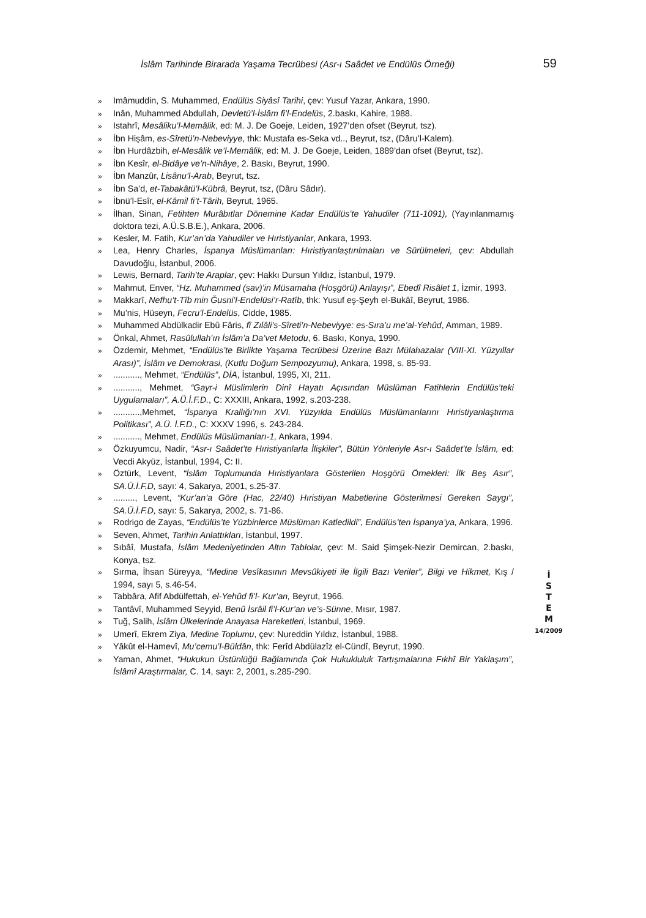İslâm Tarihinde Birarada Yaşama Tecrübesi (Asr-ı Saâdet ve Endülüs Örneği) 59
» Imâmuddin, S. Muhammed, Endülüs Siyâsî Tarihi, çev: Yusuf Yazar, Ankara, 1990.
» Inân, Muhammed Abdullah, Devletü’l-İslâm fi’l-Endelüs, 2.baskı, Kahire, 1988.
» Istahrî, Mesâliku’l-Memâlik, ed: M. J. De Goeje, Leiden, 1927’den ofset (Beyrut, tsz).
» İbn Hişâm, es-Sîretü’n-Nebeviyye, thk: Mustafa es-Seka vd.., Beyrut, tsz, (Dâru’l-Kalem).
» İbn Hurdâzbih, el-Mesâlik ve’l-Memâlik, ed: M. J. De Goeje, Leiden, 1889’dan ofset (Beyrut, tsz).
» İbn Kesîr, el-Bidâye ve’n-Nihâye, 2. Baskı, Beyrut, 1990.
» İbn Manzûr, Lisânu’l-Arab, Beyrut, tsz.
» İbn Sa’d, et-Tabakâtü’l-Kübrâ, Beyrut, tsz, (Dâru Sâdır).
» İbnü’l-Esîr, el-Kâmil fi’t-Târih, Beyrut, 1965.
» İlhan, Sinan, Fetihten Murâbıtlar Dönemine Kadar Endülüs’te Yahudiler (711-1091), (Yayınlanmamış doktora tezi, A.Ü.S.B.E.), Ankara, 2006.
» Kesler, M. Fatih, Kur’an’da Yahudiler ve Hıristiyanlar, Ankara, 1993.
» Lea, Henry Charles, İspanya Müslümanları: Hıristiyanlaştırılmaları ve Sürülmeleri, çev: Abdullah Davudoğlu, İstanbul, 2006.
» Lewis, Bernard, Tarih’te Araplar, çev: Hakkı Dursun Yıldız, İstanbul, 1979.
» Mahmut, Enver, “Hz. Muhammed (sav)’in Müsamaha (Hoşgörü) Anlayışı”, Ebedî Risâlet 1, İzmir, 1993.
» Makkarî, Nefhu’t-Tîb min Ğusni’l-Endelüsi’r-Ratîb, thk: Yusuf eş-Şeyh el-Bukâî, Beyrut, 1986.
» Mu’nis, Hüseyn, Fecru’l-Endelüs, Cidde, 1985.
» Muhammed Abdülkadir Ebû Fâris, fî Zılâli’s-Sîreti’n-Nebeviyye: es-Sıra’u me’al-Yehûd, Amman, 1989.
» Önkal, Ahmet, Rasûlullah’ın İslâm’a Da’vet Metodu, 6. Baskı, Konya, 1990.
» Özdemir, Mehmet, “Endülüs’te Birlikte Yaşama Tecrübesi Üzerine Bazı Mülahazalar (VIII-XI. Yüzyıllar Arası)”, İslâm ve Demokrasi, (Kutlu Doğum Sempozyumu), Ankara, 1998, s. 85-93.
»..........., Mehmet, “Endülüs”, DİA, İstanbul, 1995, XI, 211.
»..........., Mehmet, “Gayr-i Müslimlerin Dinî Hayatı Açısından Müslüman Fatihlerin Endülüs’teki Uygulamaları”, A.Ü.İ.F.D., C: XXXIII, Ankara, 1992, s.203-238.
»...........,Mehmet, “İspanya Krallığı’nın XVI. Yüzyılda Endülüs Müslümanlarını Hıristiyanlaştırma Politikası”, A.Ü. İ.F.D., C: XXXV 1996, s. 243-284.
»..........., Mehmet, Endülüs Müslümanları-1, Ankara, 1994.
» Özkuyumcu, Nadir, “Asr-ı Saâdet’te Hıristiyanlarla İlişkiler”, Bütün Yönleriyle Asr-ı Saâdet’te İslâm, ed: Vecdi Akyüz, İstanbul, 1994, C: II.
» Öztürk, Levent, “İslâm Toplumunda Hıristiyanlara Gösterilen Hoşgörü Örnekleri: İlk Beş Asır”, SA.Ü.İ.F.D, sayı: 4, Sakarya, 2001, s.25-37.
»........., Levent, “Kur’an’a Göre (Hac, 22/40) Hıristiyan Mabetlerine Gösterilmesi Gereken Saygı”, SA.Ü.İ.F.D, sayı: 5, Sakarya, 2002, s. 71-86.
» Rodrigo de Zayas, “Endülüs’te Yüzbinlerce Müslüman Katledildi”, Endülüs’ten İspanya’ya, Ankara, 1996.
» Seven, Ahmet, Tarihin Anlattıkları, İstanbul, 1997.
» Sıbâî, Mustafa, İslâm Medeniyetinden Altın Tablolar, çev: M. Said Şimşek-Nezir Demircan, 2.baskı, Konya, tsz.
» Sırma, İhsan Süreyya, “Medine Vesîkasının Mevsûkiyeti ile İlgili Bazı Veriler”, Bilgi ve Hikmet, Kış / 1994, sayı 5, s.46-54.
» Tabbâra, Afif Abdülfettah, el-Yehûd fi’l- Kur’an, Beyrut, 1966.
» Tantâvî, Muhammed Seyyid, Benû İsrâil fi’l-Kur’an ve’s-Sünne, Mısır, 1987.
» Tuğ, Salih, İslâm Ülkelerinde Anayasa Hareketleri, İstanbul, 1969.
» Umerî, Ekrem Ziya, Medine Toplumu, çev: Nureddin Yıldız, İstanbul, 1988.
» Yâkût el-Hamevî, Mu’cemu’l-Büldân, thk: Ferîd Abdülazîz el-Cündî, Beyrut, 1990.
» Yaman, Ahmet, “Hukukun Üstünlüğü Bağlamında Çok Hukukluluk Tartışmalarına Fıkhî Bir Yaklaşım”, İslâmî Araştırmalar, C. 14, sayı: 2, 2001, s.285-290.
İ
S
T
E
M
14/2009